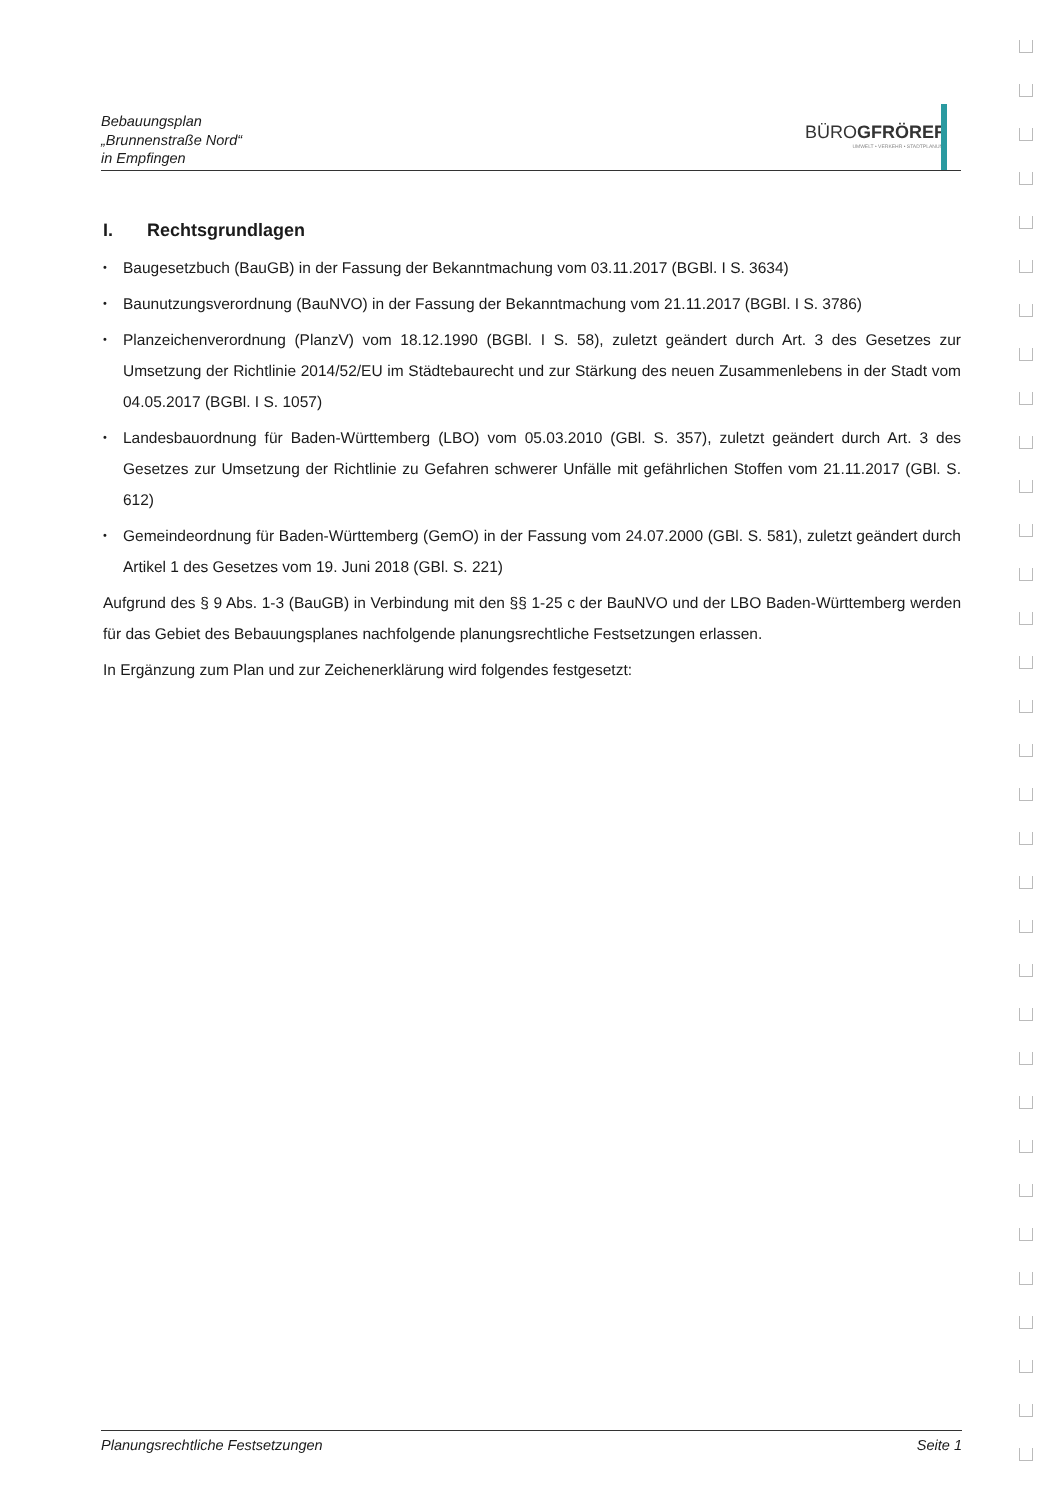Bebauungsplan
„Brunnenstraße Nord“
in Empfingen
BÜROGFRÖRER
UMWELT • VERKEHR • STADTPLANUNG
I. Rechtsgrundlagen
Baugesetzbuch (BauGB) in der Fassung der Bekanntmachung vom 03.11.2017 (BGBl. I S. 3634)
Baunutzungsverordnung (BauNVO) in der Fassung der Bekanntmachung vom 21.11.2017 (BGBl. I S. 3786)
Planzeichenverordnung (PlanzV) vom 18.12.1990 (BGBl. I S. 58), zuletzt geändert durch Art. 3 des Gesetzes zur Umsetzung der Richtlinie 2014/52/EU im Städtebaurecht und zur Stärkung des neuen Zusammenlebens in der Stadt vom 04.05.2017 (BGBl. I S. 1057)
Landesbauordnung für Baden-Württemberg (LBO) vom 05.03.2010 (GBl. S. 357), zuletzt geändert durch Art. 3 des Gesetzes zur Umsetzung der Richtlinie zu Gefahren schwerer Unfälle mit gefährlichen Stoffen vom 21.11.2017 (GBl. S. 612)
Gemeindeordnung für Baden-Württemberg (GemO) in der Fassung vom 24.07.2000 (GBl. S. 581), zuletzt geändert durch Artikel 1 des Gesetzes vom 19. Juni 2018 (GBl. S. 221)
Aufgrund des § 9 Abs. 1-3 (BauGB) in Verbindung mit den §§ 1-25 c der BauNVO und der LBO Baden-Württemberg werden für das Gebiet des Bebauungsplanes nachfolgende planungsrechtliche Festsetzungen erlassen.
In Ergänzung zum Plan und zur Zeichenerklärung wird folgendes festgesetzt:
Planungsrechtliche Festsetzungen Seite 1